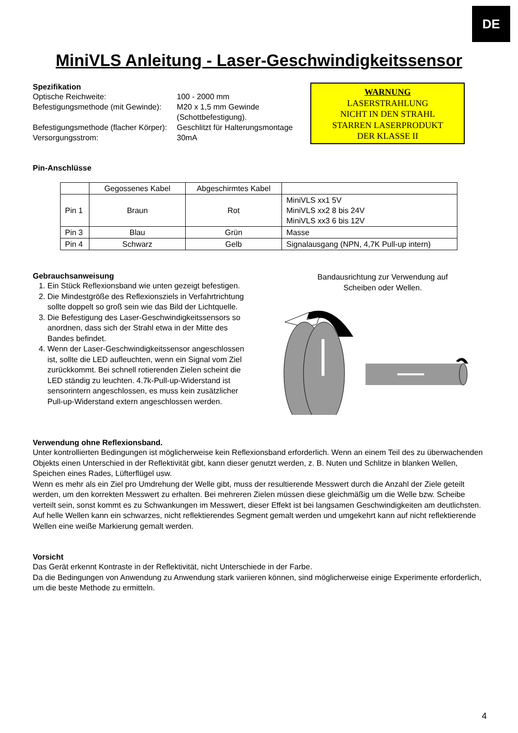DE
MiniVLS Anleitung - Laser-Geschwindigkeitssensor
Spezifikation
| Optische Reichweite: | 100 - 2000 mm |
| Befestigungsmethode (mit Gewinde): | M20 x 1,5 mm Gewinde (Schottbefestigung). |
| Befestigungsmethode (flacher Körper): | Geschlitzt für Halterungsmontage |
| Versorgungsstrom: | 30mA |
WARNUNG
LASERSTRAHLUNG
NICHT IN DEN STRAHL
STARREN LASERPRODUKT
DER KLASSE II
Pin-Anschlüsse
| | Gegossenes Kabel | Abgeschirmtes Kabel | |
| --- | --- | --- | --- |
| Pin 1 | Braun | Rot | MiniVLS xx1 5V MiniVLS xx2 8 bis 24V MiniVLS xx3 6 bis 12V |
| Pin 3 | Blau | Grün | Masse |
| Pin 4 | Schwarz | Gelb | Signalausgang (NPN, 4,7K Pull-up intern) |
Gebrauchsanweisung
1. Ein Stück Reflexionsband wie unten gezeigt befestigen.
2. Die Mindestgröße des Reflexionsziels in Verfahrtrichtung sollte doppelt so groß sein wie das Bild der Lichtquelle.
3. Die Befestigung des Laser-Geschwindigkeitssensors so anordnen, dass sich der Strahl etwa in der Mitte des Bandes befindet.
4. Wenn der Laser-Geschwindigkeitssensor angeschlossen ist, sollte die LED aufleuchten, wenn ein Signal vom Ziel zurückkommt. Bei schnell rotierenden Zielen scheint die LED ständig zu leuchten. 4.7k-Pull-up-Widerstand ist sensorintern angeschlossen, es muss kein zusätzlicher Pull-up-Widerstand extern angeschlossen werden.
Bandausrichtung zur Verwendung auf
Scheiben oder Wellen.
Verwendung ohne Reflexionsband.
Unter kontrollierten Bedingungen ist möglicherweise kein Reflexionsband erforderlich. Wenn an einem Teil des zu überwachenden Objekts einen Unterschied in der Reflektivität gibt, kann dieser genutzt werden, z. B. Nuten und Schlitze in blanken Wellen, Speichen eines Rades, Lüfterflügel usw.
Wenn es mehr als ein Ziel pro Umdrehung der Welle gibt, muss der resultierende Messwert durch die Anzahl der Ziele geteilt werden, um den korrekten Messwert zu erhalten. Bei mehreren Zielen müssen diese gleichmäßig um die Welle bzw. Scheibe verteilt sein, sonst kommt es zu Schwankungen im Messwert, dieser Effekt ist bei langsamen Geschwindigkeiten am deutlichsten.
Auf helle Wellen kann ein schwarzes, nicht reflektierendes Segment gemalt werden und umgekehrt kann auf nicht reflektierende Wellen eine weiße Markierung gemalt werden.
Vorsicht
Das Gerät erkennt Kontraste in der Reflektivität, nicht Unterschiede in der Farbe.
Da die Bedingungen von Anwendung zu Anwendung stark variieren können, sind möglicherweise einige Experimente erforderlich, um die beste Methode zu ermitteln.
4